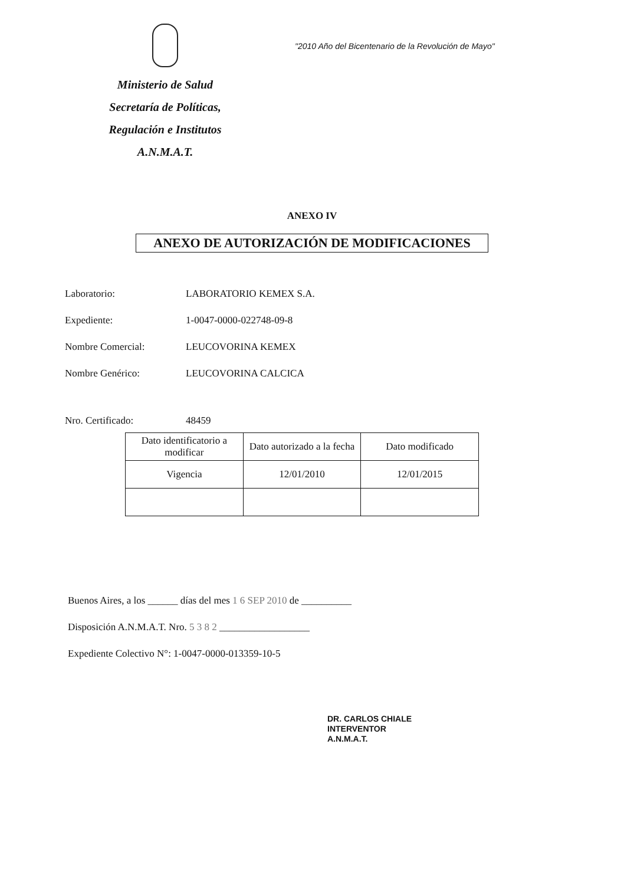Ministerio de Salud
Secretaría de Políticas,
Regulación e Institutos
A.N.M.A.T.
"2010 Año del Bicentenario de la Revolución de Mayo"
ANEXO IV
ANEXO DE AUTORIZACIÓN DE MODIFICACIONES
Laboratorio: LABORATORIO KEMEX S.A.
Expediente: 1-0047-0000-022748-09-8
Nombre Comercial: LEUCOVORINA KEMEX
Nombre Genérico: LEUCOVORINA CALCICA
Nro. Certificado: 48459
| Dato identificatorio a modificar | Dato autorizado a la fecha | Dato modificado |
| --- | --- | --- |
| Vigencia | 12/01/2010 | 12/01/2015 |
Buenos Aires, a los ______ días del mes 1 6 SEP 2010 de __________
Disposición A.N.M.A.T. Nro. 5 3 8 2 __________________
Expediente Colectivo N°: 1-0047-0000-013359-10-5
DR. CARLOS CHIALE
INTERVENTOR
A.N.M.A.T.